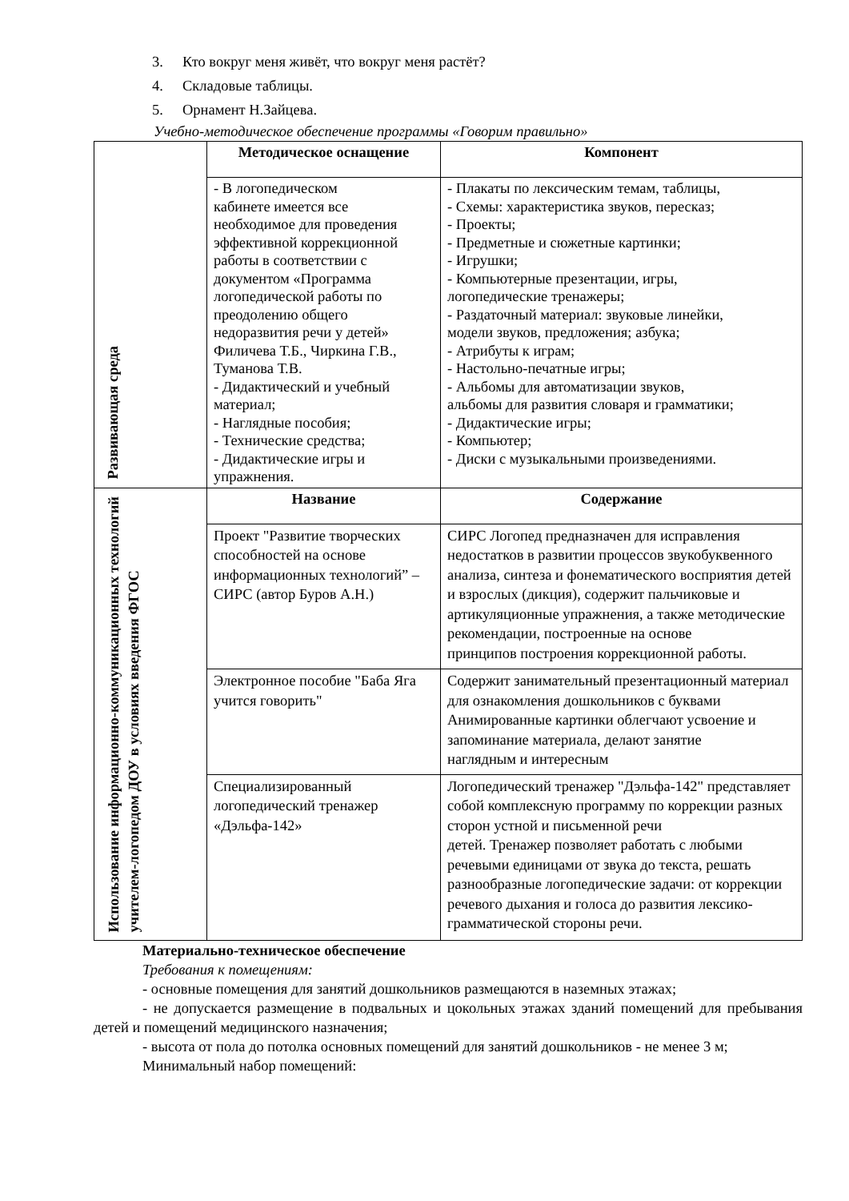3. Кто вокруг меня живёт, что вокруг меня растёт?
4. Складовые таблицы.
5. Орнамент Н.Зайцева.
Учебно-методическое обеспечение программы «Говорим правильно»
| Развивающая среда | Методическое оснащение | Компонент |
| | - В логопедическом кабинете имеется все необходимое для проведения эффективной коррекционной работы в соответствии с документом «Программа логопедической работы по преодолению общего недоразвития речи у детей» Филичева Т.Б., Чиркина Г.В., Туманова Т.В. - Дидактический и учебный материал; - Наглядные пособия; - Технические средства; - Дидактические игры и упражнения. | - Плакаты по лексическим темам, таблицы, - Схемы: характеристика звуков, пересказ; - Проекты; - Предметные и сюжетные картинки; - Игрушки; - Компьютерные презентации, игры, логопедические тренажеры; - Раздаточный материал: звуковые линейки, модели звуков, предложения; азбука; - Атрибуты к играм; - Настольно-печатные игры; - Альбомы для автоматизации звуков, альбомы для развития словаря и грамматики; - Дидактические игры; - Компьютер; - Диски с музыкальными произведениями. |
| Использование информационно-коммуникационных технологий учителем-логопедом ДОУ в условиях введения ФГОС | Название | Содержание |
| | Проект "Развитие творческих способностей на основе информационных технологий” – СИРС (автор Буров А.Н.) | СИРС Логопед предназначен для исправления недостатков в развитии процессов звукобуквенного анализа, синтеза и фонематического восприятия детей и взрослых (дикция), содержит пальчиковые и артикуляционные упражнения, а также методические рекомендации, построенные на основе принципов построения коррекционной работы. |
| | Электронное пособие "Баба Яга учится говорить" | Содержит занимательный презентационный материал для ознакомления дошкольников с буквами Анимированные картинки облегчают усвоение и запоминание материала, делают занятие наглядным и интересным |
| | Специализированный логопедический тренажер «Дэльфа-142» | Логопедический тренажер "Дэльфа-142" представляет собой комплексную программу по коррекции разных сторон устной и письменной речи детей. Тренажер позволяет работать с любыми речевыми единицами от звука до текста, решать разнообразные логопедические задачи: от коррекции речевого дыхания и голоса до развития лексико-грамматической стороны речи. |
Материально-техническое обеспечение
Требования к помещениям:
- основные помещения для занятий дошкольников размещаются в наземных этажах;
- не допускается размещение в подвальных и цокольных этажах зданий помещений для пребывания детей и помещений медицинского назначения;
- высота от пола до потолка основных помещений для занятий дошкольников - не менее 3 м;
Минимальный набор помещений: